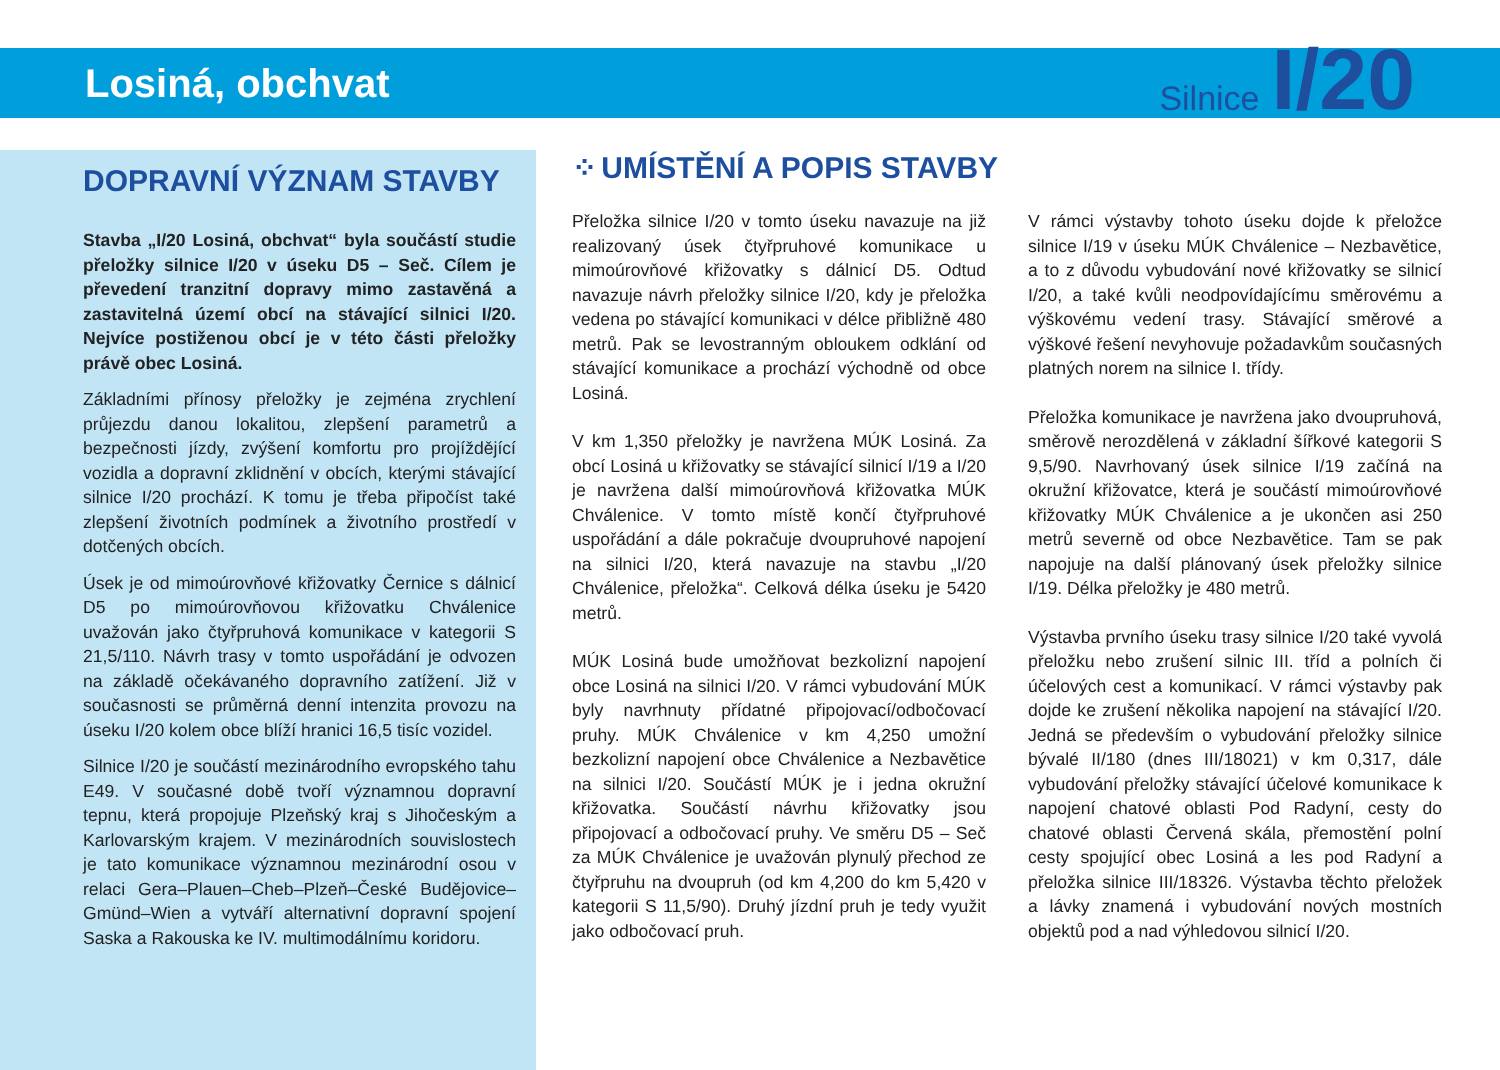Losiná, obchvat
Silnice I/20
DOPRAVNÍ VÝZNAM STAVBY
Stavba „I/20 Losiná, obchvat“ byla součástí studie přeložky silnice I/20 v úseku D5 – Seč. Cílem je převedení tranzitní dopravy mimo zastavěná a zastavitelná území obcí na stávající silnici I/20. Nejvíce postiženou obcí je v této části přeložky právě obec Losiná.
Základními přínosy přeložky je zejména zrychlení průjezdu danou lokalitou, zlepšení parametrů a bezpečnosti jízdy, zvýšení komfortu pro projíždějící vozidla a dopravní zklidnění v obcích, kterými stávající silnice I/20 prochází. K tomu je třeba připočíst také zlepšení životních podmínek a životního prostředí v dotčených obcích.
Úsek je od mimoúrovňové křižovatky Černice s dálnicí D5 po mimoúrovňovou křižovatku Chválenice uvažován jako čtyřpruhová komunikace v kategorii S 21,5/110. Návrh trasy v tomto uspořádání je odvozen na základě očekávaného dopravního zatížení. Již v současnosti se průměrná denní intenzita provozu na úseku I/20 kolem obce blíží hranici 16,5 tisíc vozidel.
Silnice I/20 je součástí mezinárodního evropského tahu E49. V současné době tvoří významnou dopravní tepnu, která propojuje Plzeňský kraj s Jihočeským a Karlovarským krajem. V mezinárodních souvislostech je tato komunikace významnou mezinárodní osou v relaci Gera–Plauen–Cheb–Plzeň–České Budějovice–Gmünd–Wien a vytváří alternativní dopravní spojení Saska a Rakouska ke IV. multimodálnímu koridoru.
⁘ UMÍSTĚNÍ A POPIS STAVBY
Přeložka silnice I/20 v tomto úseku navazuje na již realizovaný úsek čtyřpruhové komunikace u mimoúrovňové křižovatky s dálnicí D5. Odtud navazuje návrh přeložky silnice I/20, kdy je přeložka vedena po stávající komunikaci v délce přibližně 480 metrů. Pak se levostranným obloukem odklání od stávající komunikace a prochází východně od obce Losiná.
V km 1,350 přeložky je navržena MÚK Losiná. Za obcí Losiná u křižovatky se stávající silnicí I/19 a I/20 je navržena další mimoúrovňová křižovatka MÚK Chválenice. V tomto místě končí čtyřpruhové uspořádání a dále pokračuje dvoupruhové napojení na silnici I/20, která navazuje na stavbu „I/20 Chválenice, přeložka“. Celková délka úseku je 5420 metrů.
MÚK Losiná bude umožňovat bezkolizní napojení obce Losiná na silnici I/20. V rámci vybudování MÚK byly navrhnuty přídatné připojovací/odbočovací pruhy. MÚK Chválenice v km 4,250 umožní bezkolizní napojení obce Chválenice a Nezbavětice na silnici I/20. Součástí MÚK je i jedna okružní křižovatka. Součástí návrhu křižovatky jsou připojovací a odbočovací pruhy. Ve směru D5 – Seč za MÚK Chválenice je uvažován plynulý přechod ze čtyřpruhu na dvoupruh (od km 4,200 do km 5,420 v kategorii S 11,5/90). Druhý jízdní pruh je tedy využit jako odbočovací pruh.
V rámci výstavby tohoto úseku dojde k přeložce silnice I/19 v úseku MÚK Chválenice – Nezbavětice, a to z důvodu vybudování nové křižovatky se silnicí I/20, a také kvůli neodpovídajícímu směrovému a výškovému vedení trasy. Stávající směrové a výškové řešení nevyhovuje požadavkům současných platných norem na silnice I. třídy.
Přeložka komunikace je navržena jako dvoupruhová, směrově nerozdělená v základní šířkové kategorii S 9,5/90. Navrhovaný úsek silnice I/19 začíná na okružní křižovatce, která je součástí mimoúrovňové křižovatky MÚK Chválenice a je ukončen asi 250 metrů severně od obce Nezbavětice. Tam se pak napojuje na další plánovaný úsek přeložky silnice I/19. Délka přeložky je 480 metrů.
Výstavba prvního úseku trasy silnice I/20 také vyvolá přeložku nebo zrušení silnic III. tříd a polních či účelových cest a komunikací. V rámci výstavby pak dojde ke zrušení několika napojení na stávající I/20. Jedná se především o vybudování přeložky silnice bývalé II/180 (dnes III/18021) v km 0,317, dále vybudování přeložky stávající účelové komunikace k napojení chatové oblasti Pod Radyní, cesty do chatové oblasti Červená skála, přemostění polní cesty spojující obec Losiná a les pod Radyní a přeložka silnice III/18326. Výstavba těchto přeložek a lávky znamená i vybudování nových mostních objektů pod a nad výhledovou silnicí I/20.